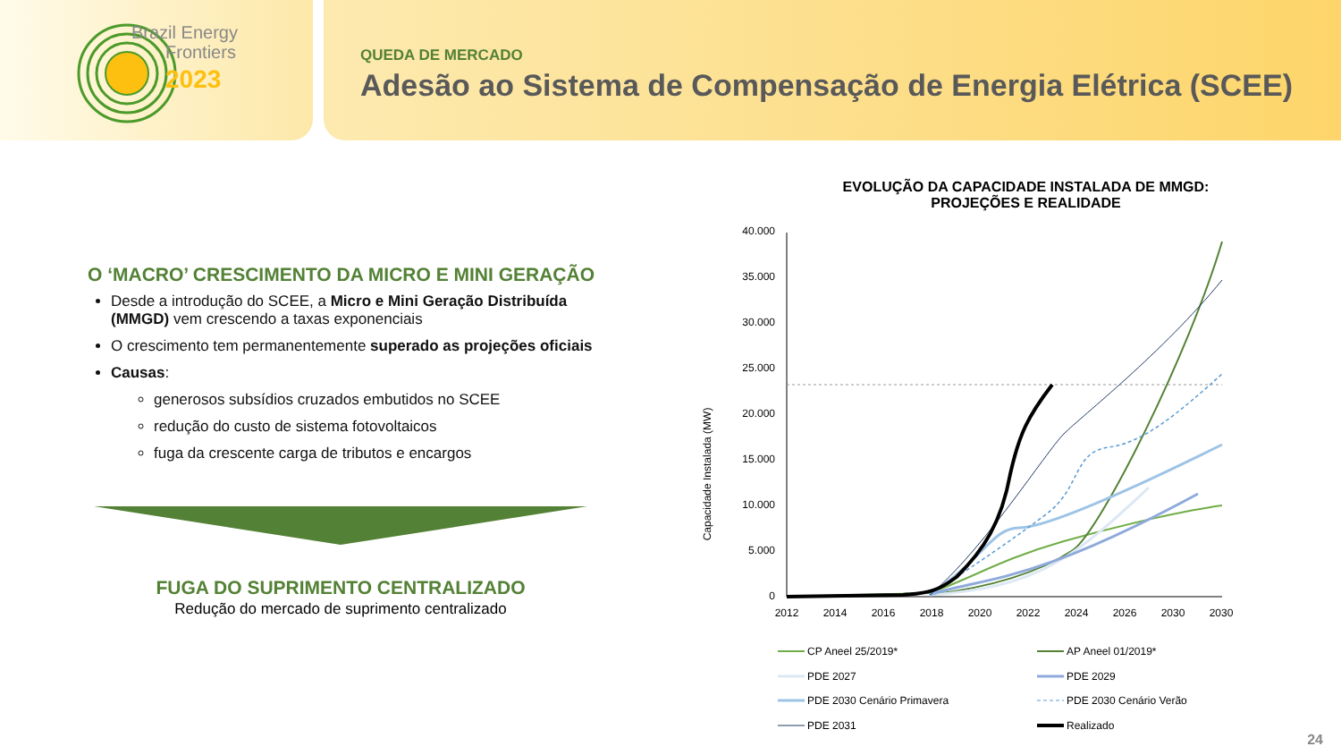Brazil Energy
Frontiers
2023
QUEDA DE MERCADO
Adesão ao Sistema de Compensação de Energia Elétrica (SCEE)
O ‘MACRO’ CRESCIMENTO DA MICRO E MINI GERAÇÃO
Desde a introdução do SCEE, a Micro e Mini Geração Distribuída (MMGD) vem crescendo a taxas exponenciais
O crescimento tem permanentemente superado as projeções oficiais
Causas:
generosos subsídios cruzados embutidos no SCEE
redução do custo de sistema fotovoltaicos
fuga da crescente carga de tributos e encargos
FUGA DO SUPRIMENTO CENTRALIZADO
Redução do mercado de suprimento centralizado
EVOLUÇÃO DA CAPACIDADE INSTALADA DE MMGD:
PROJEÇÕES E REALIDADE
Capacidade Instalada (MW)
40.000
35.000
30.000
25.000
20.000
15.000
10.000
5.000
0
2012
2014
2016
2018
2020
2022
2024
2026
2030
2030
CP Aneel 25/2019*
AP Aneel 01/2019*
PDE 2027
PDE 2029
PDE 2030 Cenário Primavera
PDE 2030 Cenário Verão
PDE 2031
Realizado
24